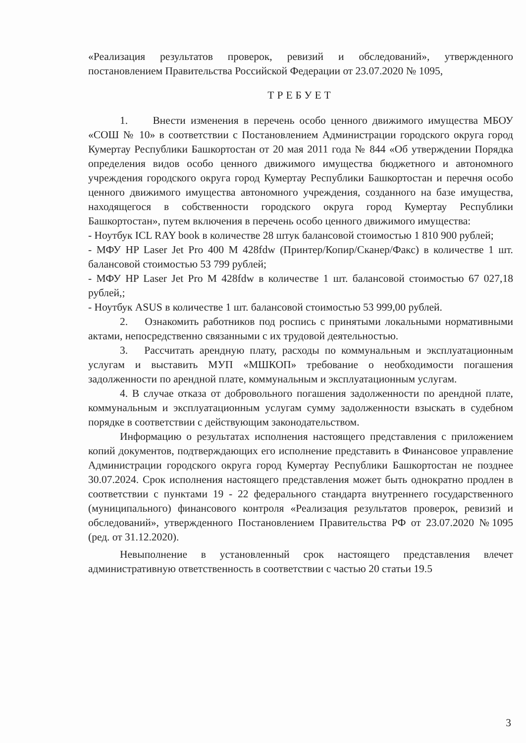«Реализация результатов проверок, ревизий и обследований», утвержденного постановлением Правительства Российской Федерации от 23.07.2020 № 1095,
ТРЕБУЕТ
1. Внести изменения в перечень особо ценного движимого имущества МБОУ «СОШ № 10» в соответствии с Постановлением Администрации городского округа город Кумертау Республики Башкортостан от 20 мая 2011 года № 844 «Об утверждении Порядка определения видов особо ценного движимого имущества бюджетного и автономного учреждения городского округа город Кумертау Республики Башкортостан и перечня особо ценного движимого имущества автономного учреждения, созданного на базе имущества, находящегося в собственности городского округа город Кумертау Республики Башкортостан», путем включения в перечень особо ценного движимого имущества:
- Ноутбук ICL RAY book в количестве 28 штук балансовой стоимостью 1 810 900 рублей;
- МФУ HP Laser Jet Pro 400 M 428fdw (Принтер/Копир/Сканер/Факс) в количестве 1 шт. балансовой стоимостью 53 799 рублей;
- МФУ HP Laser Jet Pro M 428fdw в количестве 1 шт. балансовой стоимостью 67 027,18 рублей,;
- Ноутбук ASUS в количестве 1 шт. балансовой стоимостью 53 999,00 рублей.
2. Ознакомить работников под роспись с принятыми локальными нормативными актами, непосредственно связанными с их трудовой деятельностью.
3. Рассчитать арендную плату, расходы по коммунальным и эксплуатационным услугам и выставить МУП «МШКОП» требование о необходимости погашения задолженности по арендной плате, коммунальным и эксплуатационным услугам.
4. В случае отказа от добровольного погашения задолженности по арендной плате, коммунальным и эксплуатационным услугам сумму задолженности взыскать в судебном порядке в соответствии с действующим законодательством.
Информацию о результатах исполнения настоящего представления с приложением копий документов, подтверждающих его исполнение представить в Финансовое управление Администрации городского округа город Кумертау Республики Башкортостан не позднее 30.07.2024. Срок исполнения настоящего представления может быть однократно продлен в соответствии с пунктами 19 - 22 федерального стандарта внутреннего государственного (муниципального) финансового контроля «Реализация результатов проверок, ревизий и обследований», утвержденного Постановлением Правительства РФ от 23.07.2020 №1095 (ред. от 31.12.2020).
Невыполнение в установленный срок настоящего представления влечет административную ответственность в соответствии с частью 20 статьи 19.5
3